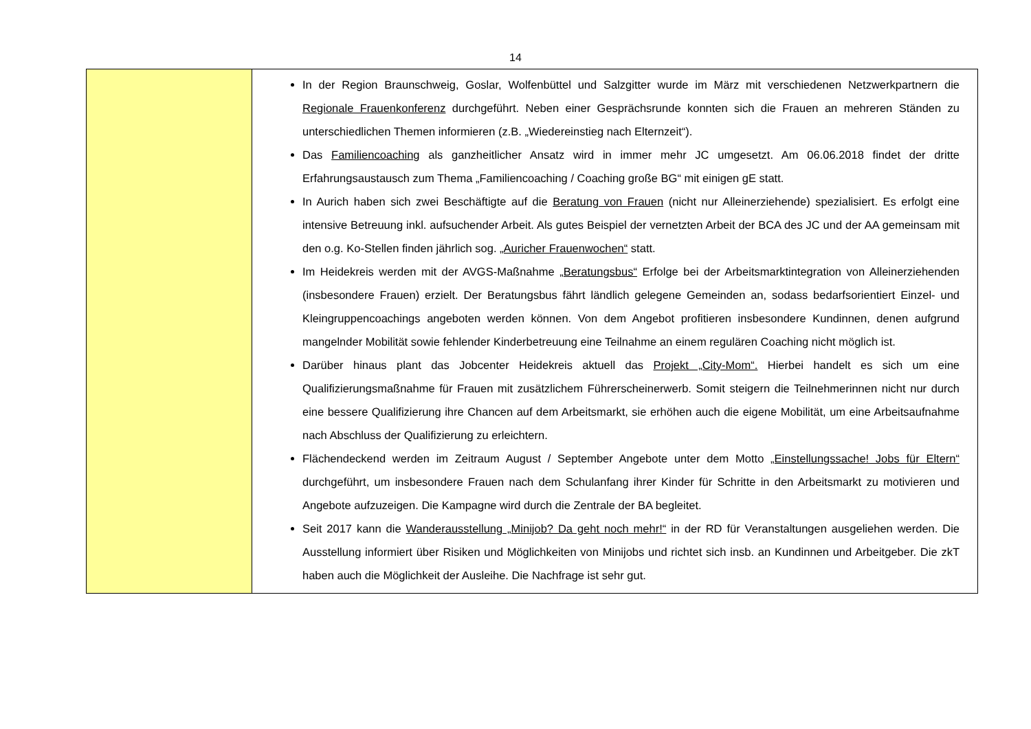14
| | In der Region Braunschweig, Goslar, Wolfenbüttel und Salzgitter wurde im März mit verschiedenen Netzwerk­partnern die Regionale Frauenkonferenz durchgeführt. Neben einer Gesprächsrunde konnten sich die Frauen an mehreren Ständen zu unterschiedlichen Themen informieren (z.B. „Wiedereinstieg nach Elternzeit“). Das Familiencoaching als ganzheitlicher Ansatz wird in immer mehr JC umgesetzt. Am 06.06.2018 findet der dritte Erfahrungsaustausch zum Thema „Familiencoaching / Coaching große BG“ mit einigen gE statt. In Aurich haben sich zwei Beschäftigte auf die Beratung von Frauen (nicht nur Alleinerziehende) spezialisiert. Es erfolgt eine intensive Betreuung inkl. aufsuchender Arbeit. Als gutes Beispiel der vernetzten Arbeit der BCA des JC und der AA gemeinsam mit den o.g. Ko-Stellen finden jährlich sog. „Auricher Frauenwochen“ statt. Im Heidekreis werden mit der AVGS-Maßnahme „Beratungsbus“ Erfolge bei der Arbeitsmarktintegration von Alleinerziehenden (insbesondere Frauen) erzielt. Der Beratungsbus fährt ländlich gelegene Gemeinden an, so­dass bedarfsorientiert Einzel- und Kleingruppencoachings angeboten werden können. Von dem Angebot profi­tieren insbesondere Kundinnen, denen aufgrund mangelnder Mobilität sowie fehlender Kinderbetreuung eine Teilnahme an einem regulären Coaching nicht möglich ist. Darüber hinaus plant das Jobcenter Heidekreis aktuell das Projekt „City-Mom“. Hierbei handelt es sich um eine Qualifizierungsmaßnahme für Frauen mit zusätzlichem Führerscheinerwerb. Somit steigern die Teilnehmerin­nen nicht nur durch eine bessere Qualifizierung ihre Chancen auf dem Arbeitsmarkt, sie erhöhen auch die eigene Mobilität, um eine Arbeitsaufnahme nach Abschluss der Qualifizierung zu erleichtern. Flächendeckend werden im Zeitraum August / September Angebote unter dem Motto „Einstellungssache! Jobs für Eltern“ durchgeführt, um insbesondere Frauen nach dem Schulanfang ihrer Kinder für Schritte in den Ar­beitsmarkt zu motivieren und Angebote aufzuzeigen. Die Kampagne wird durch die Zentrale der BA begleitet. Seit 2017 kann die Wanderausstellung „Minijob? Da geht noch mehr!“ in der RD für Veranstaltungen ausgeliehen werden. Die Ausstellung informiert über Risiken und Möglichkeiten von Minijobs und richtet sich insb. an Kun­dinnen und Arbeitgeber. Die zkT haben auch die Möglichkeit der Ausleihe. Die Nachfrage ist sehr gut. |